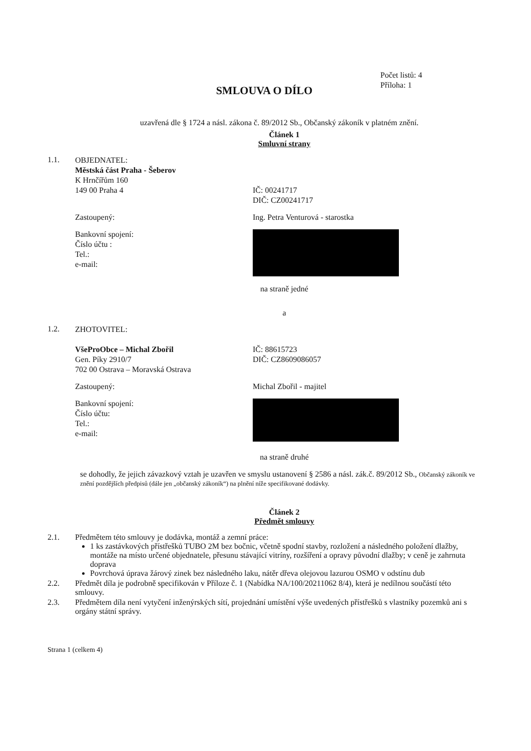Počet listů: 4
Příloha: 1
SMLOUVA O DÍLO
uzavřená dle § 1724 a násl. zákona č. 89/2012 Sb., Občanský zákoník v platném znění.
Článek 1
Smluvní strany
1.1.
OBJEDNATEL:
Městská část Praha - Šeberov
K Hrnčířům 160
149 00 Praha 4
IČ: 00241717
DIČ: CZ00241717
Zastoupený: Ing. Petra Venturová - starostka
Bankovní spojení:
Číslo účtu :
Tel.:
e-mail:
na straně jedné
a
1.2.
ZHOTOVITEL:
VšeProObce – Michal Zbořil
Gen. Píky 2910/7
702 00 Ostrava – Moravská Ostrava
IČ: 88615723
DIČ: CZ8609086057
Zastoupený: Michal Zbořil - majitel
Bankovní spojení:
Číslo účtu:
Tel.:
e-mail:
na straně druhé
se dohodly, že jejich závazkový vztah je uzavřen ve smyslu ustanovení § 2586 a násl. zák.č. 89/2012 Sb., Občanský zákoník ve znění pozdějších předpisů (dále jen „občanský zákoník“) na plnění níže specifikované dodávky.
Článek 2
Předmět smlouvy
2.1. Předmětem této smlouvy je dodávka, montáž a zemní práce:
1 ks zastávkových přístřešků TUBO 2M bez bočnic, včetně spodní stavby, rozložení a následného položení dlažby, montáže na místo určené objednatele, přesunu stávající vitríny, rozšíření a opravy původní dlažby; v ceně je zahrnuta doprava
Povrchová úprava žárový zinek bez následného laku, nátěr dřeva olejovou lazurou OSMO v odstínu dub
2.2. Předmět díla je podrobně specifikován v Příloze č. 1 (Nabídka NA/100/20211062 8/4), která je nedílnou součástí této smlouvy.
2.3. Předmětem díla není vytyčení inženýrských sítí, projednání umístění výše uvedených přístřešků s vlastníky pozemků ani s orgány státní správy.
Strana 1 (celkem 4)